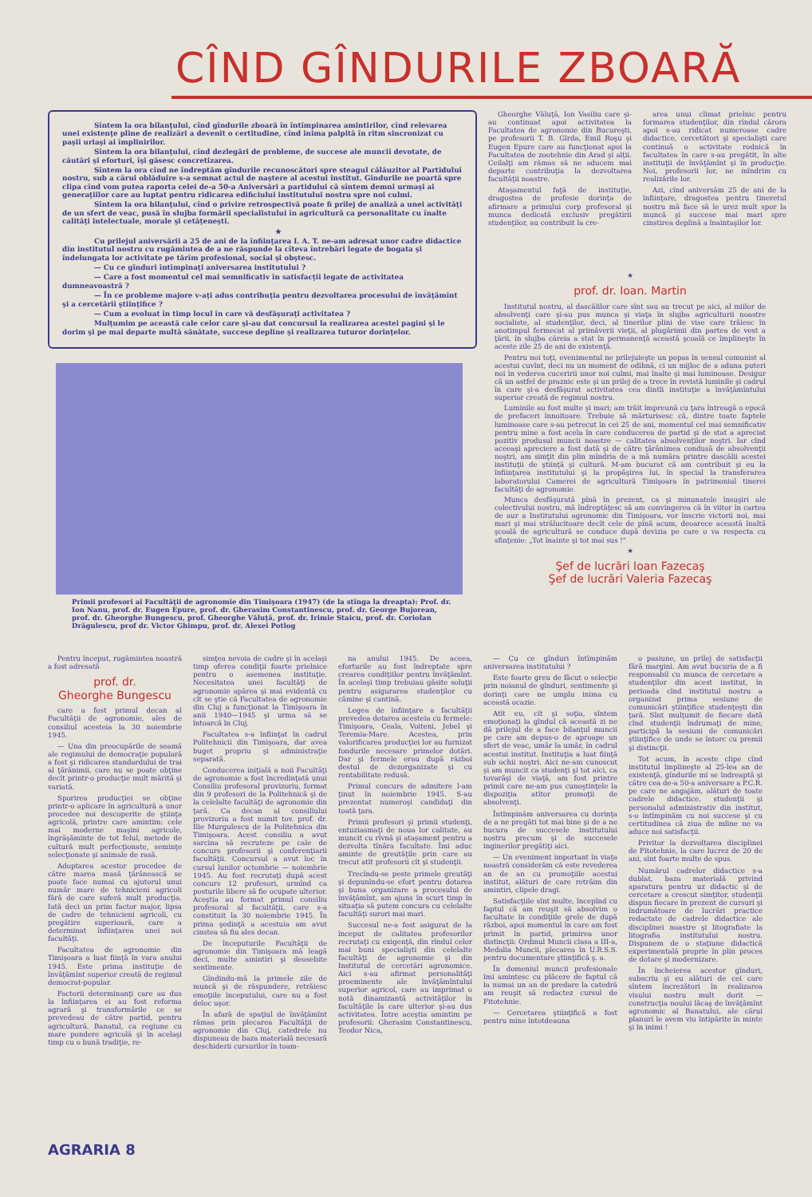CÎND GÎNDURILE ZBOARĂ
Sîntem la ora bilanţului, cînd gîndurile zboară în întîmpinarea amintirilor, cînd relevarea unei existenţe pline de realizări a devenit o certitudine, cînd inima palpită în ritm sincronizat cu paşii uriaşi ai împlinirilor.
Sîntem la ora bilanţului, cînd dezlegări de probleme, de succese ale muncii devotate, de căutări şi eforturi, îşi găsesc concretizarea.
Sîntem la ora cînd ne îndreptăm gîndurile recunoscători spre steagul călăuzitor al Partidului nostru, sub a cărui oblăduire s-a semnat actul de naştere al acestui institut. Gîndurile ne poartă spre clipa cînd vom putea raporta celei de-a 50-a Aniversări a partidului că sîntem demni urmaşi ai generaţiilor care au luptat pentru ridicarea edificiului institutului nostru spre noi culmi.
Sîntem la ora bilanţului, cînd o privire retrospectivă poate fi prilej de analiză a unei activităţi de un sfert de veac, pusă în slujba formării specialistului în agricultură ca personalitate cu înalte calităţi intelectuale, morale şi cetăţeneşti.
★
Cu prilejul aniversării a 25 de ani de la înfiinţarea I. A. T. ne-am adresat unor cadre didactice din institutul nostru cu rugămintea de a ne răspunde la cîteva întrebări legate de bogata şi îndelungata lor activitate pe tărîm profesional, social şi obştesc.
— Cu ce gînduri întîmpinaţi aniversarea institutului ?
— Care a fost momentul cel mai semnificativ în satisfacţii legate de activitatea dumneavoastră ?
— În ce probleme majore v-aţi adus contribuţia pentru dezvoltarea procesului de învăţămînt şi a cercetării ştiinţifice ?
— Cum a evoluat în timp locul în care vă desfăşuraţi activitatea ?
Mulţumim pe această cale celor care şi-au dat concursul la realizarea acestei pagini şi le dorim şi pe mai departe multă sănătate, succese depline şi realizarea tuturor dorinţelor.
Primii profesori ai Facultăţii de agronomie din Timişoara (1947) (de la stînga la dreapta): Prof. dr. Ion Nanu, prof. dr. Eugen Epure, prof. dr. Gherasim Constantinescu, prof. dr. George Bujorean, prof. dr. Gheorghe Bungescu, prof. Gheorghe Văluţă, prof. dr. Irimie Staicu, prof. dr. Coriolan Drăgulescu, prof dr. Victor Ghimpu, prof. dr. Alexei Potlog
Gheorghe Văluţă, Ion Vasiliu care şi-au continuat apoi activitatea la Facultatea de agronomie din Bucureşti, pe profesorii T. B. Gîrda, Emil Roşu şi Eugen Epure care au funcţionat apoi la Facultatea de zootehnie din Arad şi alţii. Ceilalţi am rămas să ne aducem mai departe contribuţia la dezvoltarea facultăţii noastre.
Ataşamentul faţă de instituţie, dragostea de profesie dorinţa de afirmare a primului corp profesoral şi munca dedicată exclusiv pregătirii studenţilor, au contribuit la cre-
area unui climat prielnic pentru formarea studenţilor, din rîndul cărora apoi s-au ridicat numeroase cadre didactice, cercetători şi specialişti care continuă o activitate rodnică în facultatea în care s-au pregătit, în alte instituţii de învăţămînt şi în producţie. Noi, profesorii lor, ne mîndrim cu realizările lor.
Azi, cînd aniversăm 25 de ani de la înfiinţare, dragostea pentru tineretul nostru mă face să le urez mult spor la muncă şi succese mai mari spre cinstirea deplină a înaintaşilor lor.
★
prof. dr. Ioan. Martin
Institutul nostru, al dascălilor care sînt sau au trecut pe aici, al miilor de absolvenţi care şi-au pus munca şi viaţa în slujba agriculturii noastre socialiste, al studenţilor, deci, al tinerilor plini de vise care trăiesc în anotimpul fermecat al primăverii vieţii, al plugărimii din partea de vest a ţării, în slujba căreia a stat în permanenţă această şcoală ce împlineşte în aceste zile 25 de ani de existenţă.
Pentru noi toţi, evenimentul ne prilejuieşte un popas în sensul comunist al acestui cuvînt, deci nu un moment de odihnă, ci un mijloc de a aduna puteri noi în vederea cuceririi unor noi culmi, mai înalte şi mai luminoase. Desigur că un astfel de praznic este şi un prilej de a trece în revistă luminile şi cadrul în care şi-a desfăşurat activitatea cea dintîi instituţie a învăţămîntului superior creată de regimul nostru.
Luminile au fost multe şi mari; am trăit împreună cu ţara întreagă o epocă de prefaceri înnoitoare. Trebuie să mărturisesc că, dintre toate faptele luminoase care s-au petrecut în cei 25 de ani, momentul cel mai semnificativ pentru mine a fost acela în care conducerea de partid şi de stat a apreciat pozitiv produsul muncii noastre — calitatea absolvenţilor noştri. Iar cînd aceeaşi apreciere a fost dată şi de către ţărănimea condusă de absolvenţii noştri, am simţit din plin mîndria de a mă număra printre dascălii acestei instituţii de ştiinţă şi cultură. M-am bucurat că am contribuit şi eu la înfiinţarea institutului şi la propăşirea lui, în special la transferarea laboratorului Camerei de agricultură Timişoara în patrimoniul tinerei facultăţi de agronomie.
Munca desfăşurată pînă în prezent, ca şi minunatele însuşiri ale colectivului nostru, mă îndreptăţesc să am convingerea că în viitor în cartea de aur a Institutului agronomic din Timişoara, vor înscrie victorii noi, mai mari şi mai strălucitoare decît cele de pînă acum, deoarece această înaltă şcoală de agricultură se conduce după devizia pe care o va respecta cu sfinţenie: „Tot înainte şi tot mai sus !"
★
Şef de lucrări Ioan Fazecaş
Şef de lucrări Valeria Fazecaş
Pentru început, rugămintea noastră a fost adresată
prof. dr.
Gheorghe Bungescu
care a fost primul decan al Facultăţii de agronomie, ales de consiliul acesteia la 30 noiembrie 1945.
— Una din preocupările de seamă ale regimului de democraţie populară a fost şi ridicarea standardului de trai al ţărănimii, care nu se poate obţine decît printr-o producţie mult mărită şi variată.
Sporirea producţiei se obţine printr-o aplicare în agricultură a unor procedee noi descoperite de ştiinţa agricolă, printre care amintim: cele mai moderne maşini agricole, îngrăşăminte de tot felul, metode de cultură mult perfecţionate, seminţe selecţionate şi animale de rasă.
Adoptarea acestor procedee de către marea masă ţărănească se poate face numai cu ajutorul unui număr mare de tehnicieni agricoli fără de care suferă mult producţia. Iată deci un prim factor major, lipsa de cadre de tehnicieni agricoli, cu pregătire superioară, care a determinat înfiinţarea unei noi facultăţi.
Facultatea de agronomie din Timişoara a luat fiinţă în vara anului 1945. Este prima instituţie de învăţămînt superior creată de regimul democrat-popular.
Factorii determinanţi care au dus la înfiinţarea ei au fost reforma agrară şi transformările ce se prevedeau de către partid, pentru agricultură. Banatul, ca regiune cu mare pondere agricolă şi în acelaşi timp cu o bună tradiţie, re-
simţea nevoia de cadre şi în acelaşi timp oferea condiţii foarte prielnice pentru o asemenea instituţie. Necesitatea unei facultăţi de agronomie apărea şi mai evidentă cu cît se ştie că Facultatea de agronomie din Cluj a funcţionat la Timişoara în anii 1940—1945 şi urma să se întoarcă în Cluj.
Facultatea s-a înfiinţat în cadrul Politehnicii din Timişoara, dar avea buget propriu şi administraţie separată.
Conducerea iniţială a noii Facultăţi de agronomie a fost încredinţată unui Consiliu profesoral provizoriu, format din 9 profesori de la Politehnică şi de la celelalte facultăţi de agronomie din ţară. Ca decan al consiliului provizoriu a fost numit tov. prof. dr. Ilie Murgulescu de la Politehnica din Timişoara. Acest consiliu a avut sarcina să recruteze pe cale de concurs profesorii şi conferenţiarii facultăţii. Concursul a avut loc în cursul lunilor octombrie — noiembrie 1945. Au fost recrutaţi după acest concurs 12 profesori, urmînd ca posturile libere să fie ocupate ulterior. Aceştia au format primul consiliu profesoral al facultăţii, care s-a constituit la 30 noiembrie 1945. În prima şedinţă a acestuia am avut cinstea să fiu ales decan.
De începuturile Facultăţii de agronomie din Timişoara mă leagă deci, multe amintiri şi deosebite sentimente.
Gîndindu-mă la primele zile de muncă şi de răspundere, retrăiesc emoţiile începutului, care nu a fost deloc uşor.
În afară de spaţiul de învăţămînt rămas prin plecarea Facultăţii de agronomie din Cluj, catedrele nu dispuneau de baza materială necesară deschiderii cursurilor în toam-
na anului 1945. De aceea, eforturile au fost îndreptate spre crearea condiţiilor pentru învăţămînt. În acelaşi timp trebuiau găsite soluţii pentru asigurarea studenţilor cu cămine şi cantină.
Legea de înfiinţare a facultăţii prevedea dotarea acesteia cu fermele: Timişoara, Ceala, Voiteni, Jebel şi Teremia-Mare. Acestea, prin valorificarea producţiei lor au furnizat fondurile necesare primelor dotări. Dar şi fermele erau după război destul de dezorganizate şi cu rentabilitate redusă.
Primul concurs de admitere l-am ţinut în noiembrie 1945. S-au prezentat numeroşi candidaţi din toată ţara.
Primii profesori şi primii studenţi, entuziasmaţi de noua lor calitate, au muncit cu rîvnă şi ataşament pentru a dezvolta tînăra facultate. Îmi aduc aminte de greutăţile prin care au trecut atît profesorii cît şi studenţii.
Trecîndu-se peste primele greutăţi şi depunîndu-se efort pentru dotarea şi buna organizare a procesului de învăţămînt, am ajuns în scurt timp în situaţia să putem concura cu celelalte facultăţi surori mai mari.
Succesul ne-a fost asigurat de la început de calitatea profesorilor recrutaţi cu exigenţă, din rîndul celor mai buni specialişti din celelalte facultăţi de agronomie şi din Institutul de cercetări agronomice. Aici s-au afirmat personalităţi proeminente ale învăţămîntului superior agricol, care au imprimat o notă dinamizantă activităţilor în facultăţile la care ulterior şi-au dus activitatea. Între aceştia amintim pe profesorii: Gherasim Constantinescu, Teodor Nica,
— Cu ce gînduri întîmpinăm aniversarea institutului ?
Este foarte greu de făcut o selecţie prin noianul de gînduri, sentimente şi dorinţi care ne umplu inima cu această ocazie.
Atît eu, cît şi soţia, sîntem emoţionaţi la gîndul că această zi ne dă prilejul de a face bilanţul muncii pe care am depus-o de aproape un sfert de veac, umăr la umăr, în cadrul acestui institut. Instituţia a luat fiinţă sub ochii noştri. Aici ne-am cunoscut şi am muncit ca studenţi şi tot aici, ca tovarăşi de viaţă, am fost printre primii care ne-am pus cunoştinţele la dispoziţia atîtor promoţii de absolvenţi.
Întîmpinăm aniversarea cu dorinţa de a ne pregăti tot mai bine şi de a ne bucura de succesele institutului nostru precum şi de succesele inginerilor pregătiţi aici.
— Un eveniment important în viaţa noastră considerăm că este revederea an de an cu promoţiile acestui institut, alături de care retrăim din amintiri, clipele dragi.
Satisfacţiile sînt multe, începînd cu faptul că am reuşit să absolvim o facultate în condiţiile grele de după război, apoi momentul în care am fost primit în partid, primirea unor distincţii: Ordinul Muncii clasa a III-a, Medalia Muncii, plecarea în U.R.S.S. pentru documentare ştiinţifică ş. a.
În domeniul muncii profesionale îmi amintesc cu plăcere de faptul că la numai un an de predare la catedră am reuşit să redactez cursul de Fitotehnie.
— Cercetarea ştiinţifică a fost pentru mine întotdeauna
o pasiune, un prilej de satisfacţii fără margini. Am avut bucuria de a fi responsabil cu munca de cercetare a studenţilor din acest institut, în perioada cînd institutul nostru a organizat prima sesiune de comunicări ştiinţifice studenţeşti din ţară. Sînt mulţumit de fiecare dată cînd studenţii îndrumaţi de mine, participă la sesiuni de comunicări ştiinţifice de unde se întorc cu premii şi distincţii.
Tot acum, în aceste clipe cînd institutul împlineşte al 25-lea an de existenţă, gîndurile mi se îndreaptă şi către cea de-a 50-a aniversare a P.C.R. pe care ne angajăm, alături de toate cadrele didactice, studenţii şi personalul administrativ din institut, s-o întîmpinăm cu noi succese şi cu certitudinea că ziua de mîine ne va aduce noi satisfacţii.
Privitor la dezvoltarea disciplinei de Fitotehnie, la care lucrez de 20 de ani, sînt foarte multe de spus.
Numărul cadrelor didactice s-a dublat, baza materială privind aparatura pentru uz didactic şi de cercetare a crescut simţitor, studenţii dispun fiecare în prezent de cursuri şi îndrumătoare de lucrări practice redactate de cadrele didactice ale disciplinei noastre şi litografiate la litografia institutului nostru. Dispunem de o staţiune didactică experimentală proprie în plin proces de dotare şi modernizare.
În încheierea acestor gînduri, subscriu şi eu alături de cei care sîntem încrezători în realizarea visului nostru mult dorit — construcţia noului lăcaş de învăţămînt agronomic al Banatului, ale cărui planuri le avem viu întipărite în minte şi în inimi !
AGRARIA 8